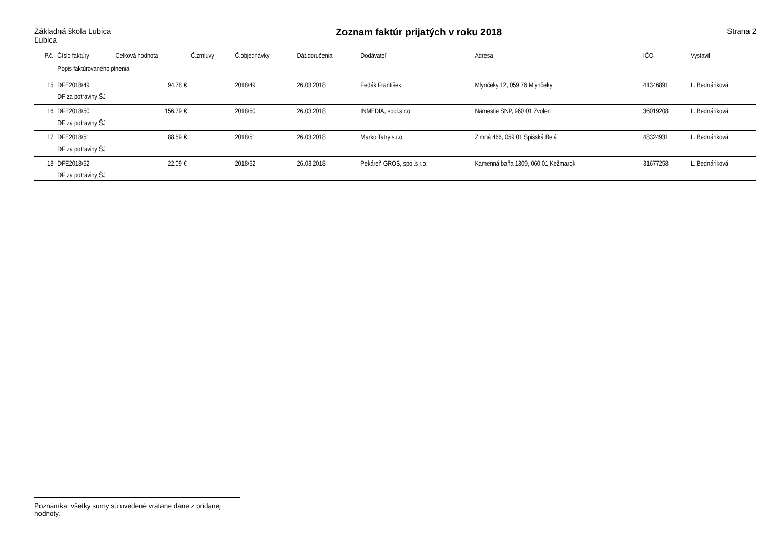Základná škola Ľubica
Ľubica
Zoznam faktúr prijatých v roku 2018
Strana 2
| P.č. | Číslo faktúry | Celková hodnota | Č.zmluvy | Č.objednávky | Dát.doručenia | Dodávateľ | Adresa | IČO | Vystavil |
| --- | --- | --- | --- | --- | --- | --- | --- | --- | --- |
| | Popis faktúrovaného plnenia | | | | | | | | |
| 15 | DFE2018/49 | 94.78 € | | 2018/49 | 26.03.2018 | Fedák František | Mlynčeky 12, 059 76 Mlynčeky | 41346891 | L. Bednáriková |
| | DF za potraviny ŠJ | | | | | | | | |
| 16 | DFE2018/50 | 156.79 € | | 2018/50 | 26.03.2018 | INMEDIA, spol.s r.o. | Námestie SNP, 960 01 Zvolen | 36019208 | L. Bednáriková |
| | DF za potraviny ŠJ | | | | | | | | |
| 17 | DFE2018/51 | 88.59 € | | 2018/51 | 26.03.2018 | Marko Tatry s.r.o. | Zimná 466, 059 01 Spišská Belá | 48324931 | L. Bednáriková |
| | DF za potraviny ŠJ | | | | | | | | |
| 18 | DFE2018/52 | 22.09 € | | 2018/52 | 26.03.2018 | Pekáreň GROS, spol.s r.o. | Kamenná baňa 1309, 060 01 Kežmarok | 31677258 | L. Bednáriková |
| | DF za potraviny ŠJ | | | | | | | | |
Poznámka: všetky sumy sú uvedené vrátane dane z pridanej hodnoty.